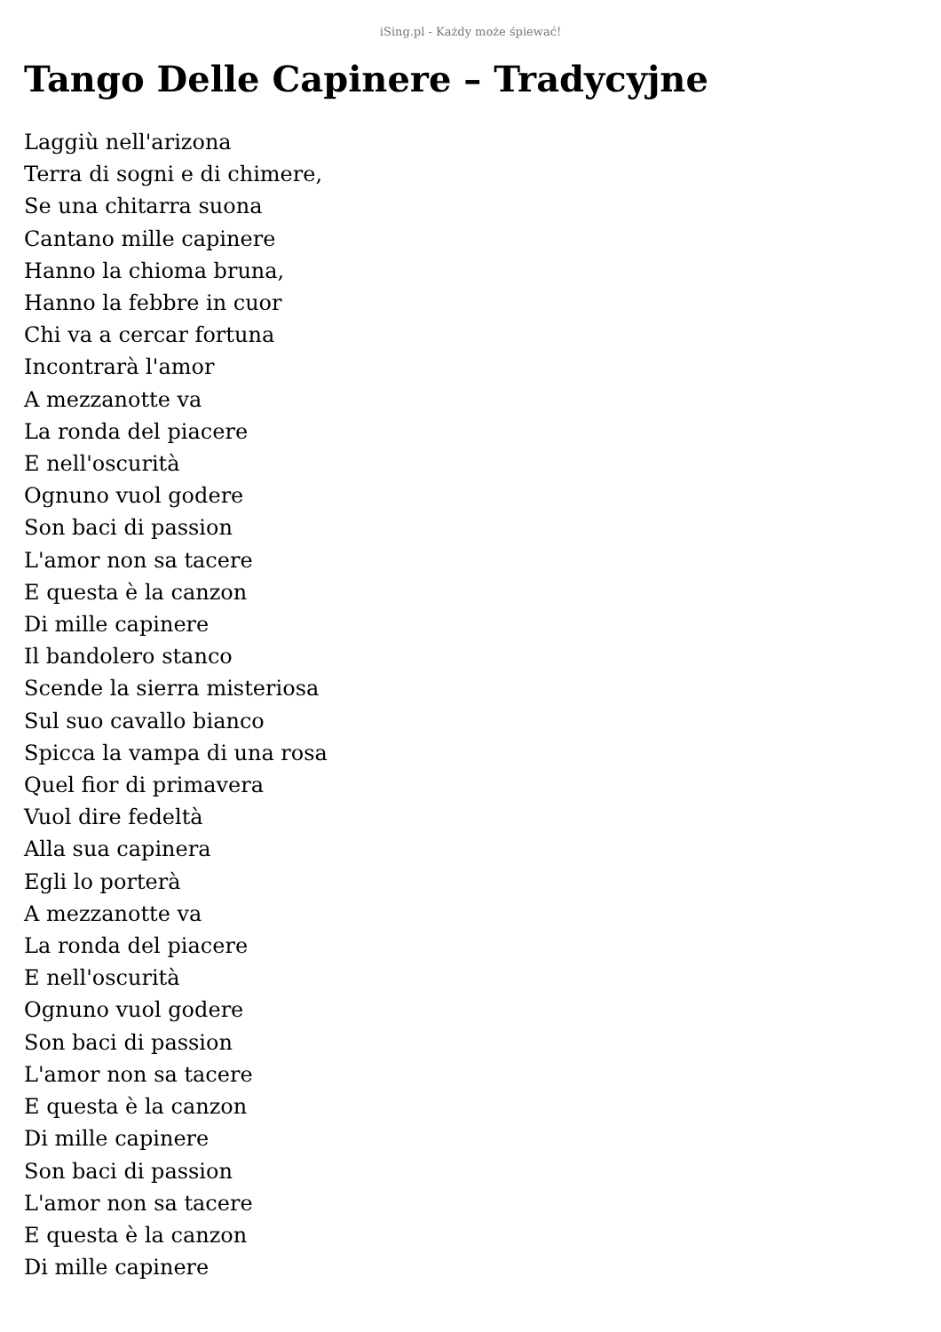iSing.pl - Każdy może śpiewać!
Tango Delle Capinere – Tradycyjne
Laggiù nell'arizona
Terra di sogni e di chimere,
Se una chitarra suona
Cantano mille capinere
Hanno la chioma bruna,
Hanno la febbre in cuor
Chi va a cercar fortuna
Incontrarà l'amor
A mezzanotte va
La ronda del piacere
E nell'oscurità
Ognuno vuol godere
Son baci di passion
L'amor non sa tacere
E questa è la canzon
Di mille capinere
Il bandolero stanco
Scende la sierra misteriosa
Sul suo cavallo bianco
Spicca la vampa di una rosa
Quel fior di primavera
Vuol dire fedeltà
Alla sua capinera
Egli lo porterà
A mezzanotte va
La ronda del piacere
E nell'oscurità
Ognuno vuol godere
Son baci di passion
L'amor non sa tacere
E questa è la canzon
Di mille capinere
Son baci di passion
L'amor non sa tacere
E questa è la canzon
Di mille capinere